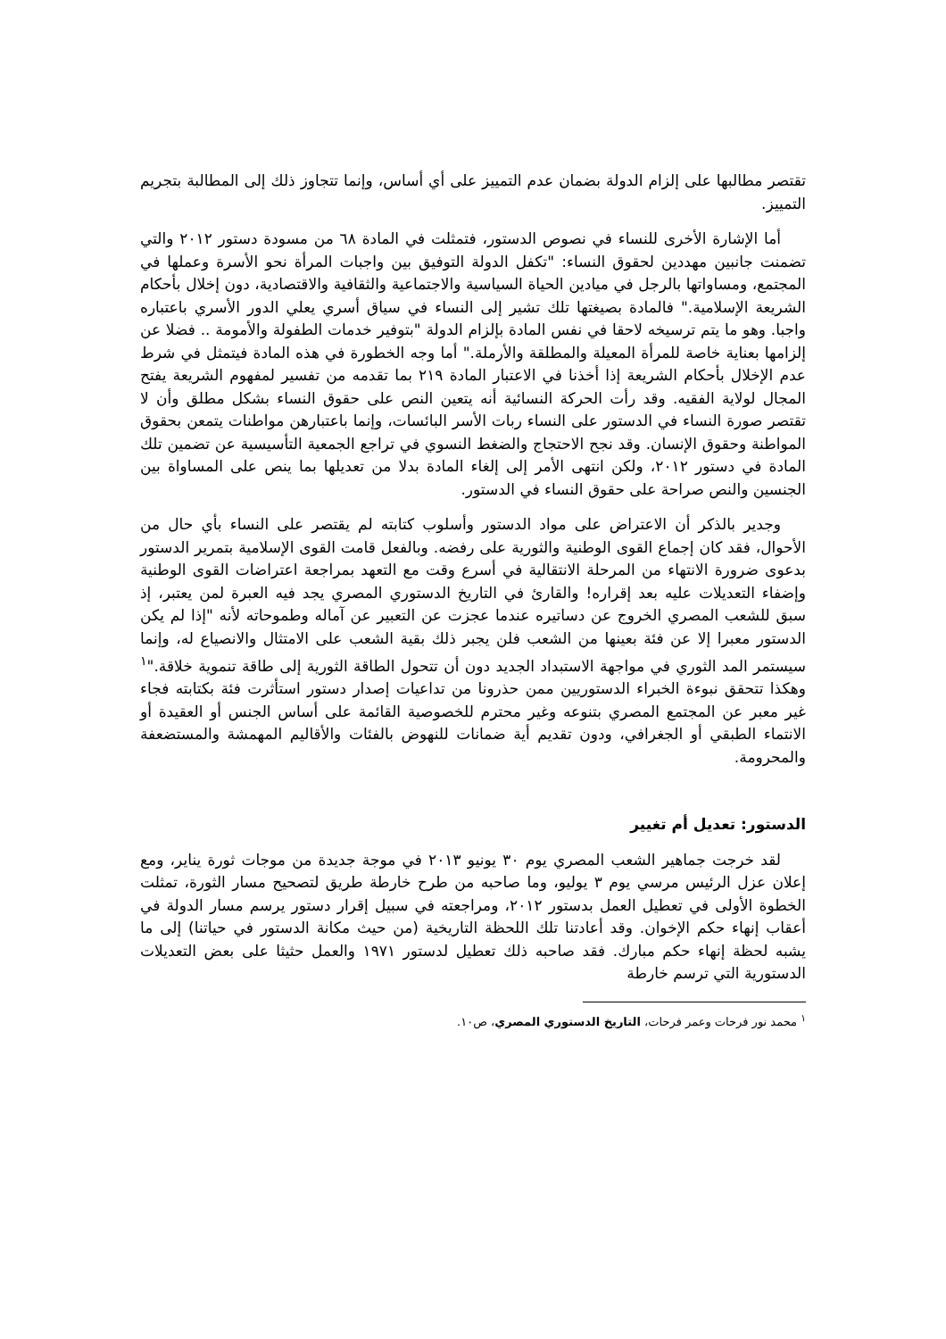تقتصر مطالبها على إلزام الدولة بضمان عدم التمييز على أي أساس، وإنما تتجاوز ذلك إلى المطالبة بتجريم التمييز.
أما الإشارة الأخرى للنساء في نصوص الدستور، فتمثلت في المادة ٦٨ من مسودة دستور ٢٠١٢ والتي تضمنت جانبين مهددين لحقوق النساء: "تكفل الدولة التوفيق بين واجبات المرأة نحو الأسرة وعملها في المجتمع، ومساواتها بالرجل في ميادين الحياة السياسية والاجتماعية والثقافية والاقتصادية، دون إخلال بأحكام الشريعة الإسلامية." فالمادة بصيغتها تلك تشير إلى النساء في سياق أسري يعلي الدور الأسري باعتباره واجبا. وهو ما يتم ترسيخه لاحقا في نفس المادة بإلزام الدولة "بتوفير خدمات الطفولة والأمومة .. فضلا عن إلزامها بعناية خاصة للمرأة المعيلة والمطلقة والأرملة." أما وجه الخطورة في هذه المادة فيتمثل في شرط عدم الإخلال بأحكام الشريعة إذا أخذنا في الاعتبار المادة ٢١٩ بما تقدمه من تفسير لمفهوم الشريعة يفتح المجال لولاية الفقيه. وقد رأت الحركة النسائية أنه يتعين النص على حقوق النساء بشكل مطلق وأن لا تقتصر صورة النساء في الدستور على النساء ربات الأسر البائسات، وإنما باعتبارهن مواطنات يتمعن بحقوق المواطنة وحقوق الإنسان. وقد نجح الاحتجاج والضغط النسوي في تراجع الجمعية التأسيسية عن تضمين تلك المادة في دستور ٢٠١٢، ولكن انتهى الأمر إلى إلغاء المادة بدلا من تعديلها بما ينص على المساواة بين الجنسين والنص صراحة على حقوق النساء في الدستور.
وجدير بالذكر أن الاعتراض على مواد الدستور وأسلوب كتابته لم يقتصر على النساء بأي حال من الأحوال، فقد كان إجماع القوى الوطنية والثورية على رفضه. وبالفعل قامت القوى الإسلامية بتمرير الدستور بدعوى ضرورة الانتهاء من المرحلة الانتقالية في أسرع وقت مع التعهد بمراجعة اعتراضات القوى الوطنية وإضفاء التعديلات عليه بعد إقراره! والقارئ في التاريخ الدستوري المصري يجد فيه العبرة لمن يعتبر، إذ سبق للشعب المصري الخروج عن دساتيره عندما عجزت عن التعبير عن آماله وطموحاته لأنه "إذا لم يكن الدستور معبرا إلا عن فئة بعينها من الشعب فلن يجبر ذلك بقية الشعب على الامتثال والانصياع له، وإنما سيستمر المد الثوري في مواجهة الاستبداد الجديد دون أن تتحول الطاقة الثورية إلى طاقة تنموية خلاقة."<sup>١</sup> وهكذا تتحقق نبوءة الخبراء الدستوريين ممن حذرونا من تداعيات إصدار دستور استأثرت فئة بكتابته فجاء غير معبر عن المجتمع المصري بتنوعه وغير محترم للخصوصية القائمة على أساس الجنس أو العقيدة أو الانتماء الطبقي أو الجغرافي، ودون تقديم أية ضمانات للنهوض بالفئات والأقاليم المهمشة والمستضعفة والمحرومة.
الدستور: تعديل أم تغيير
لقد خرجت جماهير الشعب المصري يوم ٣٠ يونيو ٢٠١٣ في موجة جديدة من موجات ثورة يناير، ومع إعلان عزل الرئيس مرسي يوم ٣ يوليو، وما صاحبه من طرح خارطة طريق لتصحيح مسار الثورة، تمثلت الخطوة الأولى في تعطيل العمل بدستور ٢٠١٢، ومراجعته في سبيل إقرار دستور يرسم مسار الدولة في أعقاب إنهاء حكم الإخوان. وقد أعادتنا تلك اللحظة التاريخية (من حيث مكانة الدستور في حياتنا) إلى ما يشبه لحظة إنهاء حكم مبارك. فقد صاحبه ذلك تعطيل لدستور ١٩٧١ والعمل حثيثا على بعض التعديلات الدستورية التي ترسم خارطة
<sup>١</sup> محمد نور فرحات وعمر فرحات، التاريخ الدستوري المصري، ص١٠.